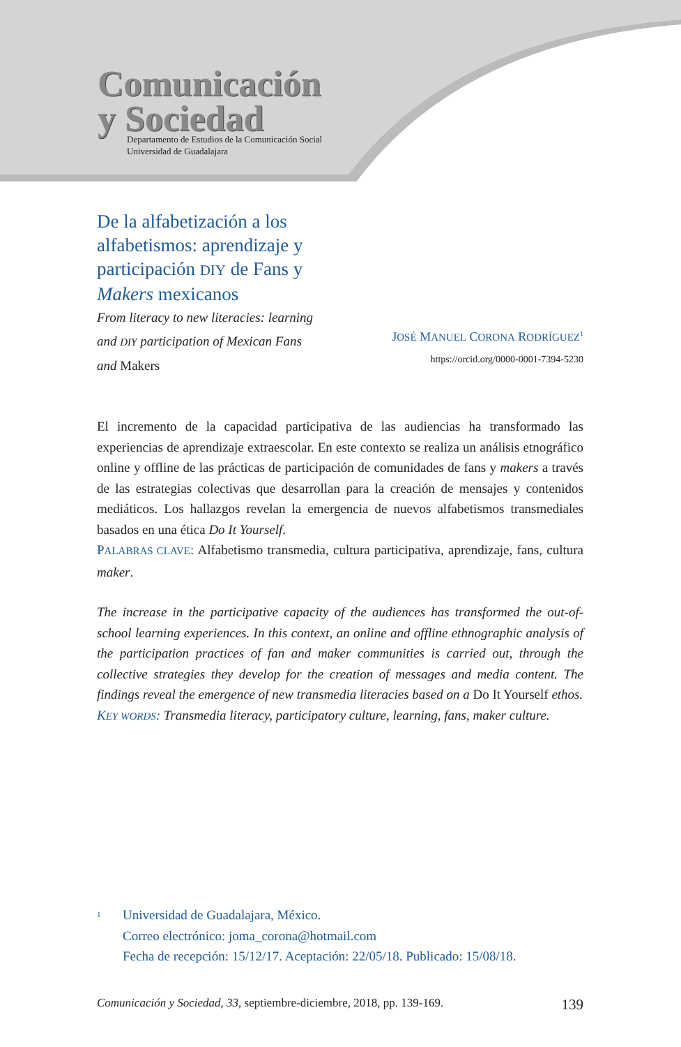Comunicación
y Sociedad
Departamento de Estudios de la Comunicación Social
Universidad de Guadalajara
De la alfabetización a los alfabetismos: aprendizaje y participación DIY de Fans y Makers mexicanos
From literacy to new literacies: learning
and DIY participation of Mexican Fans
and Makers
JOSÉ MANUEL CORONA RODRÍGUEZ<sup>1</sup>
https://orcid.org/0000-0001-7394-5230
El incremento de la capacidad participativa de las audiencias ha transformado las experiencias de aprendizaje extraescolar. En este contexto se realiza un análisis etnográfico online y offline de las prácticas de participación de comunidades de fans y makers a través de las estrategias colectivas que desarrollan para la creación de mensajes y contenidos mediáticos. Los hallazgos revelan la emergencia de nuevos alfabetismos transmediales basados en una ética Do It Yourself.
PALABRAS CLAVE: Alfabetismo transmedia, cultura participativa, aprendizaje, fans, cultura maker.
The increase in the participative capacity of the audiences has transformed the out-of-school learning experiences. In this context, an online and offline ethnographic analysis of the participation practices of fan and maker communities is carried out, through the collective strategies they develop for the creation of messages and media content. The findings reveal the emergence of new transmedia literacies based on a Do It Yourself ethos.
KEY WORDS: Transmedia literacy, participatory culture, learning, fans, maker culture.
<sup>1</sup>
Universidad de Guadalajara, México.
Correo electrónico: joma_corona@hotmail.com
Fecha de recepción: 15/12/17. Aceptación: 22/05/18. Publicado: 15/08/18.
Comunicación y Sociedad, 33, septiembre-diciembre, 2018, pp. 139-169. 139